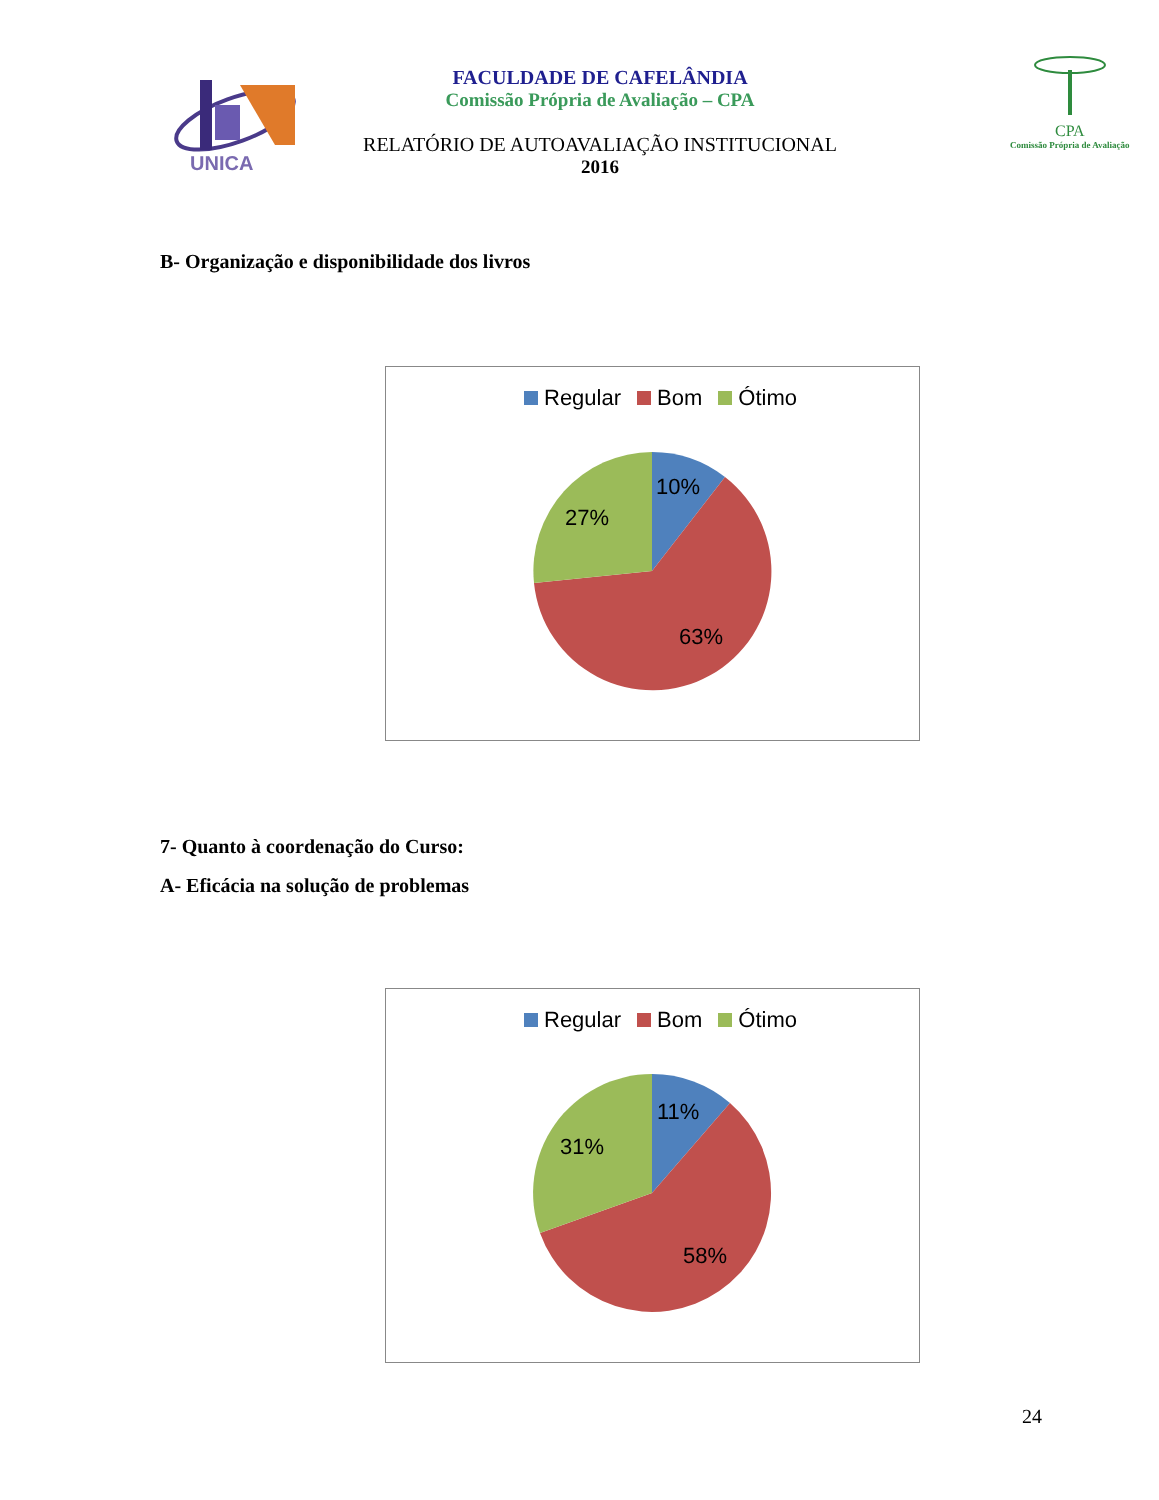UNICA
FACULDADE DE CAFELÂNDIA
Comissão Própria de Avaliação – CPA
RELATÓRIO DE AUTOAVALIAÇÃO INSTITUCIONAL
2016
CPA
Comissão Própria de Avaliação
B- Organização e disponibilidade dos livros
Regular Bom Ótimo
10%
27%
63%
7- Quanto à coordenação do Curso:
A- Eficácia na solução de problemas
Regular Bom Ótimo
11%
31%
58%
24